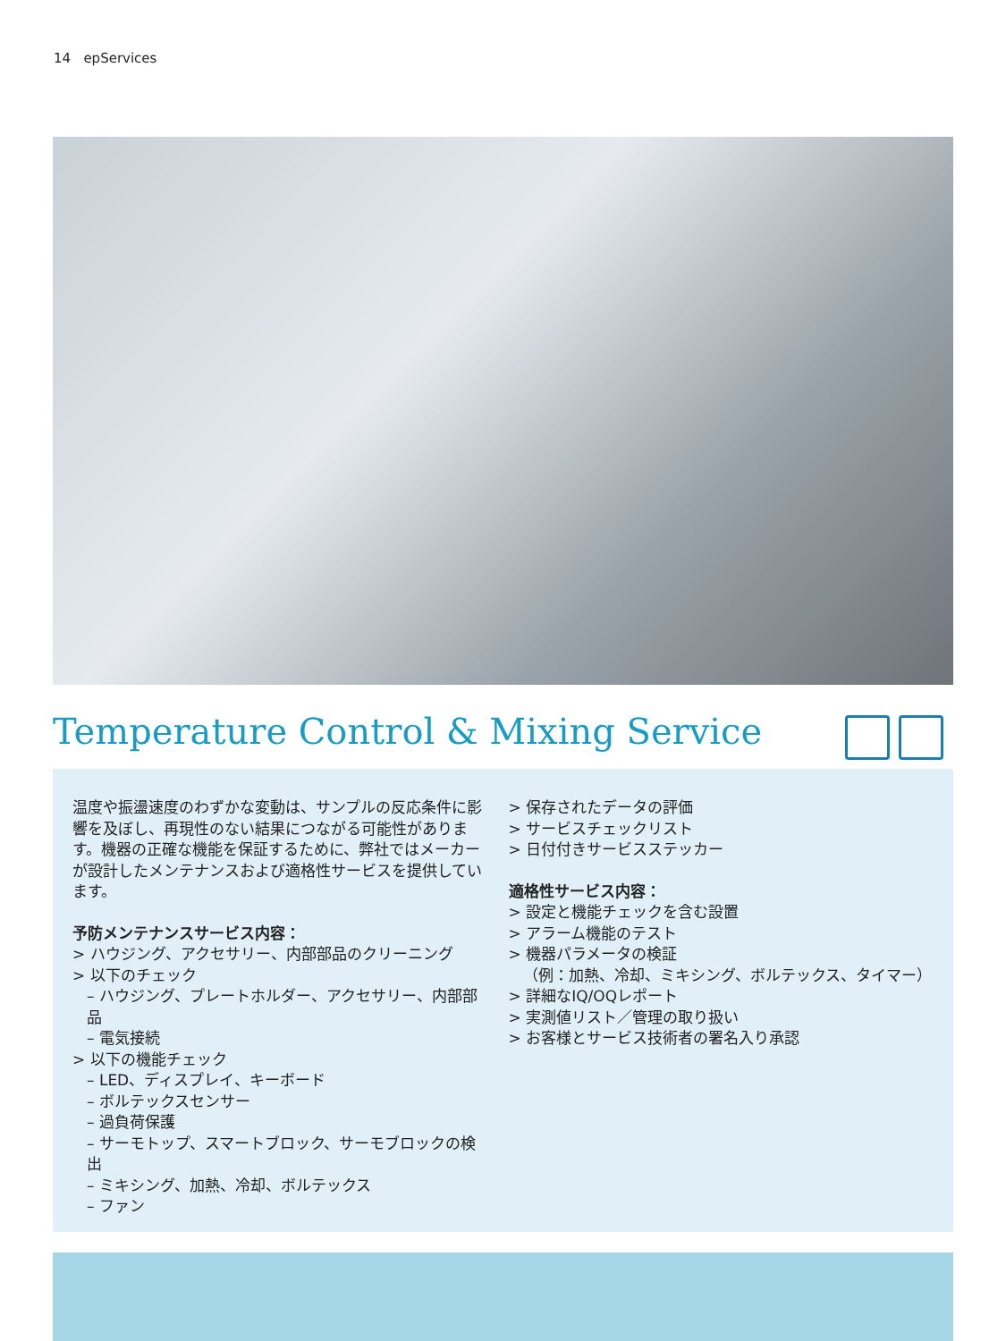14 epServices
Temperature Control & Mixing Service
温度や振盪速度のわずかな変動は、サンプルの反応条件に影響を及ぼし、再現性のない結果につながる可能性があります。機器の正確な機能を保証するために、弊社ではメーカーが設計したメンテナンスおよび適格性サービスを提供しています。
予防メンテナンスサービス内容：
> ハウジング、アクセサリー、内部部品のクリーニング
> 以下のチェック
– ハウジング、プレートホルダー、アクセサリー、内部部品
– 電気接続
> 以下の機能チェック
– LED、ディスプレイ、キーボード
– ボルテックスセンサー
– 過負荷保護
– サーモトップ、スマートブロック、サーモブロックの検出
– ミキシング、加熱、冷却、ボルテックス
– ファン
> 保存されたデータの評価
> サービスチェックリスト
> 日付付きサービスステッカー
適格性サービス内容：
> 設定と機能チェックを含む設置
> アラーム機能のテスト
> 機器パラメータの検証
（例：加熱、冷却、ミキシング、ボルテックス、タイマー）
> 詳細なIQ/OQレポート
> 実測値リスト／管理の取り扱い
> お客様とサービス技術者の署名入り承認